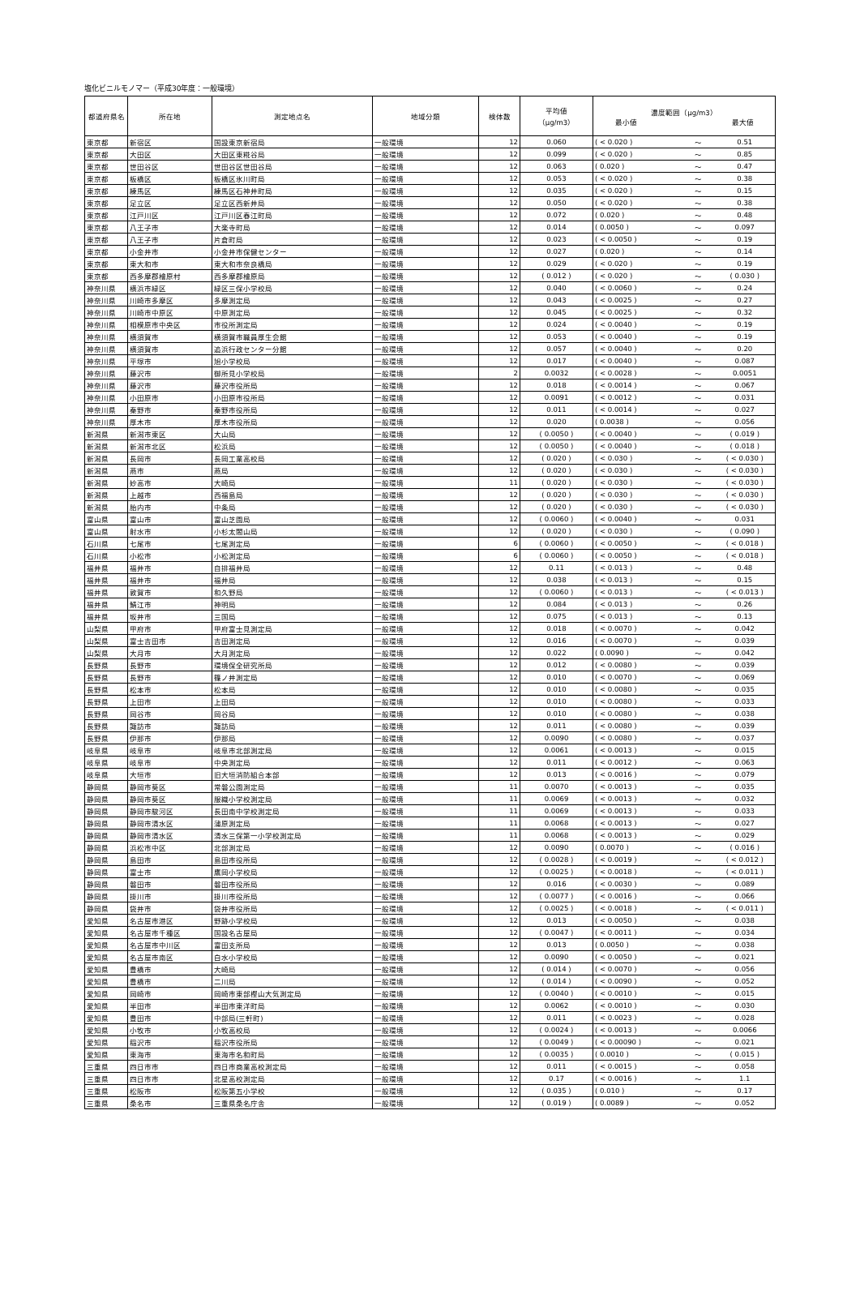塩化ビニルモノマー（平成30年度：一般環境）
| 都道府県名 | 所在地 | 測定地点名 | 地域分類 | 検体数 | 平均値 （μg/m3） | 濃度範囲（μg/m3） 最小値 最大値 | | |
| --- | --- | --- | --- | --- | --- | --- | --- | --- |
| 東京都 | 新宿区 | 国設東京新宿局 | 一般環境 | 12 | 0.060 | ( < 0.020 ) | ～ | 0.51 |
| 東京都 | 大田区 | 大田区東糀谷局 | 一般環境 | 12 | 0.099 | ( < 0.020 ) | ～ | 0.85 |
| 東京都 | 世田谷区 | 世田谷区世田谷局 | 一般環境 | 12 | 0.063 | ( 0.020 ) | ～ | 0.47 |
| 東京都 | 板橋区 | 板橋区氷川町局 | 一般環境 | 12 | 0.053 | ( < 0.020 ) | ～ | 0.38 |
| 東京都 | 練馬区 | 練馬区石神井町局 | 一般環境 | 12 | 0.035 | ( < 0.020 ) | ～ | 0.15 |
| 東京都 | 足立区 | 足立区西新井局 | 一般環境 | 12 | 0.050 | ( < 0.020 ) | ～ | 0.38 |
| 東京都 | 江戸川区 | 江戸川区春江町局 | 一般環境 | 12 | 0.072 | ( 0.020 ) | ～ | 0.48 |
| 東京都 | 八王子市 | 大楽寺町局 | 一般環境 | 12 | 0.014 | ( 0.0050 ) | ～ | 0.097 |
| 東京都 | 八王子市 | 片倉町局 | 一般環境 | 12 | 0.023 | ( < 0.0050 ) | ～ | 0.19 |
| 東京都 | 小金井市 | 小金井市保健センター | 一般環境 | 12 | 0.027 | ( 0.020 ) | ～ | 0.14 |
| 東京都 | 東大和市 | 東大和市奈良橋局 | 一般環境 | 12 | 0.029 | ( < 0.020 ) | ～ | 0.19 |
| 東京都 | 西多摩郡檜原村 | 西多摩郡檜原局 | 一般環境 | 12 | ( 0.012 ) | ( < 0.020 ) | ～ | ( 0.030 ) |
| 神奈川県 | 横浜市緑区 | 緑区三保小学校局 | 一般環境 | 12 | 0.040 | ( < 0.0060 ) | ～ | 0.24 |
| 神奈川県 | 川崎市多摩区 | 多摩測定局 | 一般環境 | 12 | 0.043 | ( < 0.0025 ) | ～ | 0.27 |
| 神奈川県 | 川崎市中原区 | 中原測定局 | 一般環境 | 12 | 0.045 | ( < 0.0025 ) | ～ | 0.32 |
| 神奈川県 | 相模原市中央区 | 市役所測定局 | 一般環境 | 12 | 0.024 | ( < 0.0040 ) | ～ | 0.19 |
| 神奈川県 | 横須賀市 | 横須賀市職員厚生会館 | 一般環境 | 12 | 0.053 | ( < 0.0040 ) | ～ | 0.19 |
| 神奈川県 | 横須賀市 | 追浜行政センター分館 | 一般環境 | 12 | 0.057 | ( < 0.0040 ) | ～ | 0.20 |
| 神奈川県 | 平塚市 | 旭小学校局 | 一般環境 | 12 | 0.017 | ( < 0.0040 ) | ～ | 0.087 |
| 神奈川県 | 藤沢市 | 御所見小学校局 | 一般環境 | 2 | 0.0032 | ( < 0.0028 ) | ～ | 0.0051 |
| 神奈川県 | 藤沢市 | 藤沢市役所局 | 一般環境 | 12 | 0.018 | ( < 0.0014 ) | ～ | 0.067 |
| 神奈川県 | 小田原市 | 小田原市役所局 | 一般環境 | 12 | 0.0091 | ( < 0.0012 ) | ～ | 0.031 |
| 神奈川県 | 秦野市 | 秦野市役所局 | 一般環境 | 12 | 0.011 | ( < 0.0014 ) | ～ | 0.027 |
| 神奈川県 | 厚木市 | 厚木市役所局 | 一般環境 | 12 | 0.020 | ( 0.0038 ) | ～ | 0.056 |
| 新潟県 | 新潟市東区 | 大山局 | 一般環境 | 12 | ( 0.0050 ) | ( < 0.0040 ) | ～ | ( 0.019 ) |
| 新潟県 | 新潟市北区 | 松浜局 | 一般環境 | 12 | ( 0.0050 ) | ( < 0.0040 ) | ～ | ( 0.018 ) |
| 新潟県 | 長岡市 | 長岡工業高校局 | 一般環境 | 12 | ( 0.020 ) | ( < 0.030 ) | ～ | ( < 0.030 ) |
| 新潟県 | 燕市 | 燕局 | 一般環境 | 12 | ( 0.020 ) | ( < 0.030 ) | ～ | ( < 0.030 ) |
| 新潟県 | 妙高市 | 大崎局 | 一般環境 | 11 | ( 0.020 ) | ( < 0.030 ) | ～ | ( < 0.030 ) |
| 新潟県 | 上越市 | 西福島局 | 一般環境 | 12 | ( 0.020 ) | ( < 0.030 ) | ～ | ( < 0.030 ) |
| 新潟県 | 胎内市 | 中条局 | 一般環境 | 12 | ( 0.020 ) | ( < 0.030 ) | ～ | ( < 0.030 ) |
| 富山県 | 富山市 | 富山芝園局 | 一般環境 | 12 | ( 0.0060 ) | ( < 0.0040 ) | ～ | 0.031 |
| 富山県 | 射水市 | 小杉太閤山局 | 一般環境 | 12 | ( 0.020 ) | ( < 0.030 ) | ～ | ( 0.090 ) |
| 石川県 | 七尾市 | 七尾測定局 | 一般環境 | 6 | ( 0.0060 ) | ( < 0.0050 ) | ～ | ( < 0.018 ) |
| 石川県 | 小松市 | 小松測定局 | 一般環境 | 6 | ( 0.0060 ) | ( < 0.0050 ) | ～ | ( < 0.018 ) |
| 福井県 | 福井市 | 自排福井局 | 一般環境 | 12 | 0.11 | ( < 0.013 ) | ～ | 0.48 |
| 福井県 | 福井市 | 福井局 | 一般環境 | 12 | 0.038 | ( < 0.013 ) | ～ | 0.15 |
| 福井県 | 敦賀市 | 和久野局 | 一般環境 | 12 | ( 0.0060 ) | ( < 0.013 ) | ～ | ( < 0.013 ) |
| 福井県 | 鯖江市 | 神明局 | 一般環境 | 12 | 0.084 | ( < 0.013 ) | ～ | 0.26 |
| 福井県 | 坂井市 | 三国局 | 一般環境 | 12 | 0.075 | ( < 0.013 ) | ～ | 0.13 |
| 山梨県 | 甲府市 | 甲府富士見測定局 | 一般環境 | 12 | 0.018 | ( < 0.0070 ) | ～ | 0.042 |
| 山梨県 | 富士吉田市 | 吉田測定局 | 一般環境 | 12 | 0.016 | ( < 0.0070 ) | ～ | 0.039 |
| 山梨県 | 大月市 | 大月測定局 | 一般環境 | 12 | 0.022 | ( 0.0090 ) | ～ | 0.042 |
| 長野県 | 長野市 | 環境保全研究所局 | 一般環境 | 12 | 0.012 | ( < 0.0080 ) | ～ | 0.039 |
| 長野県 | 長野市 | 篠ノ井測定局 | 一般環境 | 12 | 0.010 | ( < 0.0070 ) | ～ | 0.069 |
| 長野県 | 松本市 | 松本局 | 一般環境 | 12 | 0.010 | ( < 0.0080 ) | ～ | 0.035 |
| 長野県 | 上田市 | 上田局 | 一般環境 | 12 | 0.010 | ( < 0.0080 ) | ～ | 0.033 |
| 長野県 | 岡谷市 | 岡谷局 | 一般環境 | 12 | 0.010 | ( < 0.0080 ) | ～ | 0.038 |
| 長野県 | 諏訪市 | 諏訪局 | 一般環境 | 12 | 0.011 | ( < 0.0080 ) | ～ | 0.039 |
| 長野県 | 伊那市 | 伊那局 | 一般環境 | 12 | 0.0090 | ( < 0.0080 ) | ～ | 0.037 |
| 岐阜県 | 岐阜市 | 岐阜市北部測定局 | 一般環境 | 12 | 0.0061 | ( < 0.0013 ) | ～ | 0.015 |
| 岐阜県 | 岐阜市 | 中央測定局 | 一般環境 | 12 | 0.011 | ( < 0.0012 ) | ～ | 0.063 |
| 岐阜県 | 大垣市 | 旧大垣消防組合本部 | 一般環境 | 12 | 0.013 | ( < 0.0016 ) | ～ | 0.079 |
| 静岡県 | 静岡市葵区 | 常磐公園測定局 | 一般環境 | 11 | 0.0070 | ( < 0.0013 ) | ～ | 0.035 |
| 静岡県 | 静岡市葵区 | 服織小学校測定局 | 一般環境 | 11 | 0.0069 | ( < 0.0013 ) | ～ | 0.032 |
| 静岡県 | 静岡市駿河区 | 長田南中学校測定局 | 一般環境 | 11 | 0.0069 | ( < 0.0013 ) | ～ | 0.033 |
| 静岡県 | 静岡市清水区 | 蒲原測定局 | 一般環境 | 11 | 0.0068 | ( < 0.0013 ) | ～ | 0.027 |
| 静岡県 | 静岡市清水区 | 清水三保第一小学校測定局 | 一般環境 | 11 | 0.0068 | ( < 0.0013 ) | ～ | 0.029 |
| 静岡県 | 浜松市中区 | 北部測定局 | 一般環境 | 12 | 0.0090 | ( 0.0070 ) | ～ | ( 0.016 ) |
| 静岡県 | 島田市 | 島田市役所局 | 一般環境 | 12 | ( 0.0028 ) | ( < 0.0019 ) | ～ | ( < 0.012 ) |
| 静岡県 | 富士市 | 鷹岡小学校局 | 一般環境 | 12 | ( 0.0025 ) | ( < 0.0018 ) | ～ | ( < 0.011 ) |
| 静岡県 | 磐田市 | 磐田市役所局 | 一般環境 | 12 | 0.016 | ( < 0.0030 ) | ～ | 0.089 |
| 静岡県 | 掛川市 | 掛川市役所局 | 一般環境 | 12 | ( 0.0077 ) | ( < 0.0016 ) | ～ | 0.066 |
| 静岡県 | 袋井市 | 袋井市役所局 | 一般環境 | 12 | ( 0.0025 ) | ( < 0.0018 ) | ～ | ( < 0.011 ) |
| 愛知県 | 名古屋市港区 | 野跡小学校局 | 一般環境 | 12 | 0.013 | ( < 0.0050 ) | ～ | 0.038 |
| 愛知県 | 名古屋市千種区 | 国設名古屋局 | 一般環境 | 12 | ( 0.0047 ) | ( < 0.0011 ) | ～ | 0.034 |
| 愛知県 | 名古屋市中川区 | 富田支所局 | 一般環境 | 12 | 0.013 | ( 0.0050 ) | ～ | 0.038 |
| 愛知県 | 名古屋市南区 | 白水小学校局 | 一般環境 | 12 | 0.0090 | ( < 0.0050 ) | ～ | 0.021 |
| 愛知県 | 豊橋市 | 大崎局 | 一般環境 | 12 | ( 0.014 ) | ( < 0.0070 ) | ～ | 0.056 |
| 愛知県 | 豊橋市 | 二川局 | 一般環境 | 12 | ( 0.014 ) | ( < 0.0090 ) | ～ | 0.052 |
| 愛知県 | 岡崎市 | 岡崎市東部樫山大気測定局 | 一般環境 | 12 | ( 0.0040 ) | ( < 0.0010 ) | ～ | 0.015 |
| 愛知県 | 半田市 | 半田市東洋町局 | 一般環境 | 12 | 0.0062 | ( < 0.0010 ) | ～ | 0.030 |
| 愛知県 | 豊田市 | 中部局(三軒町) | 一般環境 | 12 | 0.011 | ( < 0.0023 ) | ～ | 0.028 |
| 愛知県 | 小牧市 | 小牧高校局 | 一般環境 | 12 | ( 0.0024 ) | ( < 0.0013 ) | ～ | 0.0066 |
| 愛知県 | 稲沢市 | 稲沢市役所局 | 一般環境 | 12 | ( 0.0049 ) | ( < 0.00090 ) | ～ | 0.021 |
| 愛知県 | 東海市 | 東海市名和町局 | 一般環境 | 12 | ( 0.0035 ) | ( 0.0010 ) | ～ | ( 0.015 ) |
| 三重県 | 四日市市 | 四日市商業高校測定局 | 一般環境 | 12 | 0.011 | ( < 0.0015 ) | ～ | 0.058 |
| 三重県 | 四日市市 | 北星高校測定局 | 一般環境 | 12 | 0.17 | ( < 0.0016 ) | ～ | 1.1 |
| 三重県 | 松阪市 | 松阪第五小学校 | 一般環境 | 12 | ( 0.035 ) | ( 0.010 ) | ～ | 0.17 |
| 三重県 | 桑名市 | 三重県桑名庁舎 | 一般環境 | 12 | ( 0.019 ) | ( 0.0089 ) | ～ | 0.052 |